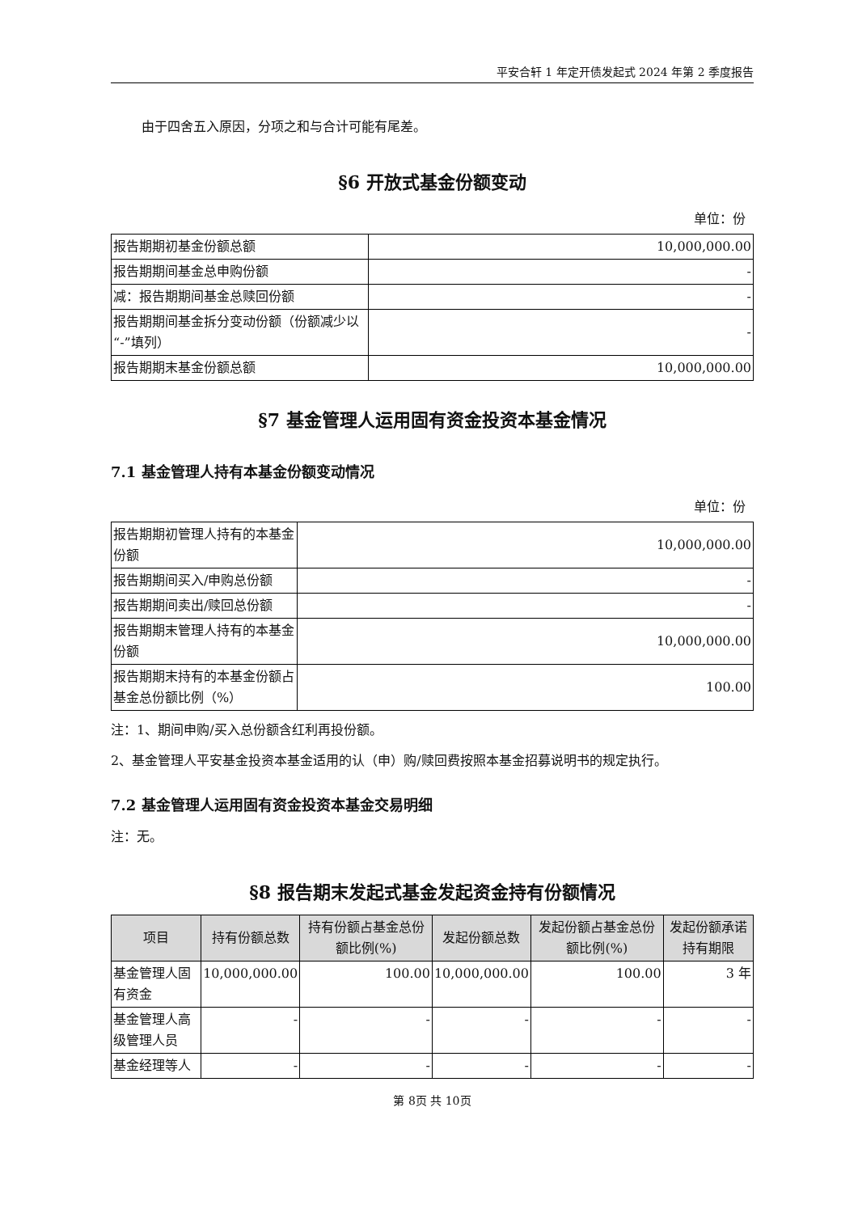平安合轩 1 年定开债发起式 2024 年第 2 季度报告
由于四舍五入原因，分项之和与合计可能有尾差。
§6 开放式基金份额变动
单位：份
| 报告期期初基金份额总额 | 10,000,000.00 |
| 报告期期间基金总申购份额 | - |
| 减：报告期期间基金总赎回份额 | - |
| 报告期期间基金拆分变动份额（份额减少以“-”填列） | - |
| 报告期期末基金份额总额 | 10,000,000.00 |
§7 基金管理人运用固有资金投资本基金情况
7.1 基金管理人持有本基金份额变动情况
单位：份
| 报告期期初管理人持有的本基金份额 | 10,000,000.00 |
| 报告期期间买入/申购总份额 | - |
| 报告期期间卖出/赎回总份额 | - |
| 报告期期末管理人持有的本基金份额 | 10,000,000.00 |
| 报告期期末持有的本基金份额占基金总份额比例（%） | 100.00 |
注：1、期间申购/买入总份额含红利再投份额。
2、基金管理人平安基金投资本基金适用的认（申）购/赎回费按照本基金招募说明书的规定执行。
7.2 基金管理人运用固有资金投资本基金交易明细
注：无。
§8 报告期末发起式基金发起资金持有份额情况
| 项目 | 持有份额总数 | 持有份额占基金总份额比例(%) | 发起份额总数 | 发起份额占基金总份额比例(%) | 发起份额承诺持有期限 |
| --- | --- | --- | --- | --- | --- |
| 基金管理人固有资金 | 10,000,000.00 | 100.00 | 10,000,000.00 | 100.00 | 3 年 |
| 基金管理人高级管理人员 | - | - | - | - | - |
| 基金经理等人 | - | - | - | - | - |
第 8页 共 10页